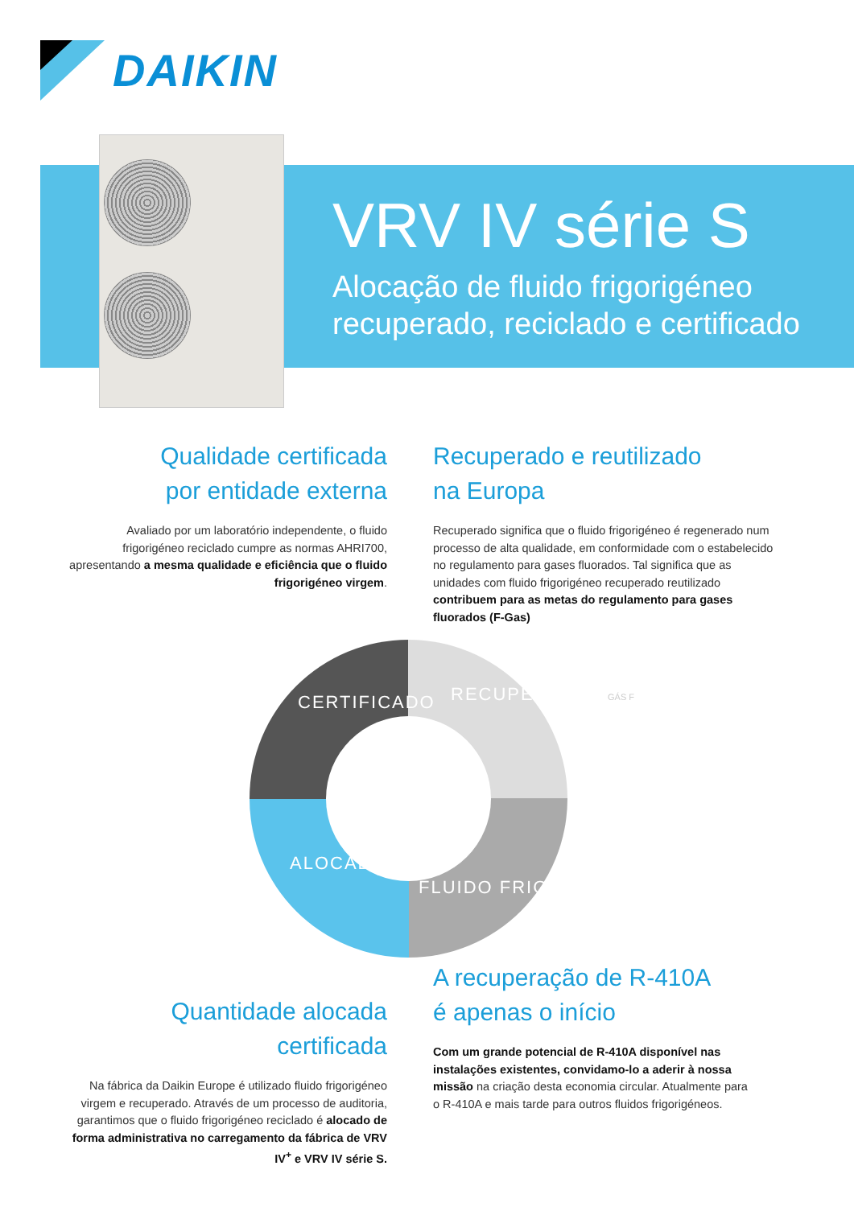DAIKIN
VRV IV série S
Alocação de fluido frigorigéneo
recuperado, reciclado e certificado
Qualidade certificada
por entidade externa
Avaliado por um laboratório independente, o fluido frigorigéneo reciclado cumpre as normas AHRI700, apresentando a mesma qualidade e eficiência que o fluido frigorigéneo virgem.
Recuperado e reutilizado
na Europa
Recuperado significa que o fluido frigorigéneo é regenerado num processo de alta qualidade, em conformidade com o estabelecido no regulamento para gases fluorados. Tal significa que as unidades com fluido frigorigéneo recuperado reutilizado contribuem para as metas do regulamento para gases fluorados (F-Gas)
CERTIFICADO RECUPERADO
FLUIDO FRIGORIGÉNEO
ALOCADO
GÁS F
Quantidade alocada certificada
Na fábrica da Daikin Europe é utilizado fluido frigorigéneo virgem e recuperado. Através de um processo de auditoria, garantimos que o fluido frigorigéneo reciclado é alocado de forma administrativa no carregamento da fábrica de VRV IV<sup>+</sup> e VRV IV série S.
A recuperação de R-410A
é apenas o início
Com um grande potencial de R-410A disponível nas instalações existentes, convidamo-lo a aderir à nossa missão na criação desta economia circular. Atualmente para o R-410A e mais tarde para outros fluidos frigorigéneos.